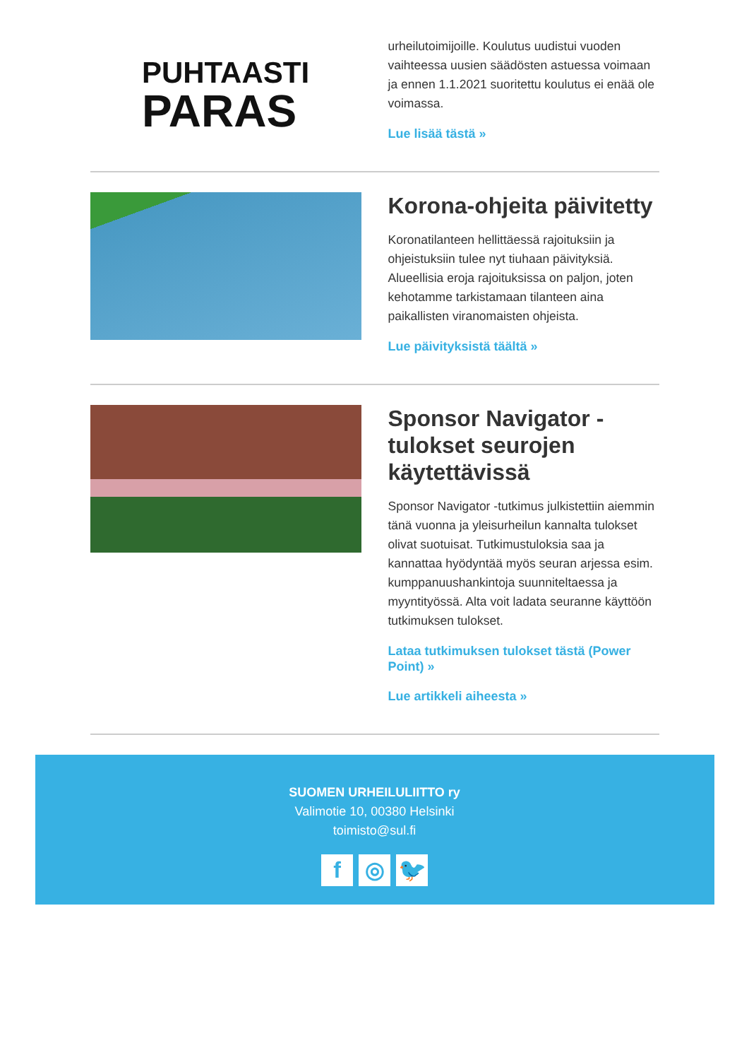PUHTAASTI
PARAS
urheilutoimijoille. Koulutus uudistui vuoden vaihteessa uusien säädösten astuessa voimaan ja ennen 1.1.2021 suoritettu koulutus ei enää ole voimassa.
Lue lisää tästä »
Korona-ohjeita päivitetty
Koronatilanteen hellittäessä rajoituksiin ja ohjeistuksiin tulee nyt tiuhaan päivityksiä. Alueellisia eroja rajoituksissa on paljon, joten kehotamme tarkistamaan tilanteen aina paikallisten viranomaisten ohjeista.
Lue päivityksistä täältä »
Sponsor Navigator -tulokset seurojen käytettävissä
Sponsor Navigator -tutkimus julkistettiin aiemmin tänä vuonna ja yleisurheilun kannalta tulokset olivat suotuisat. Tutkimustuloksia saa ja kannattaa hyödyntää myös seuran arjessa esim. kumppanuushankintoja suunniteltaessa ja myyntityössä. Alta voit ladata seuranne käyttöön tutkimuksen tulokset.
Lataa tutkimuksen tulokset tästä (Power Point) »
Lue artikkeli aiheesta »
SUOMEN URHEILULIITTO ry
Valimotie 10, 00380 Helsinki
toimisto@sul.fi
f ◎ 🐦